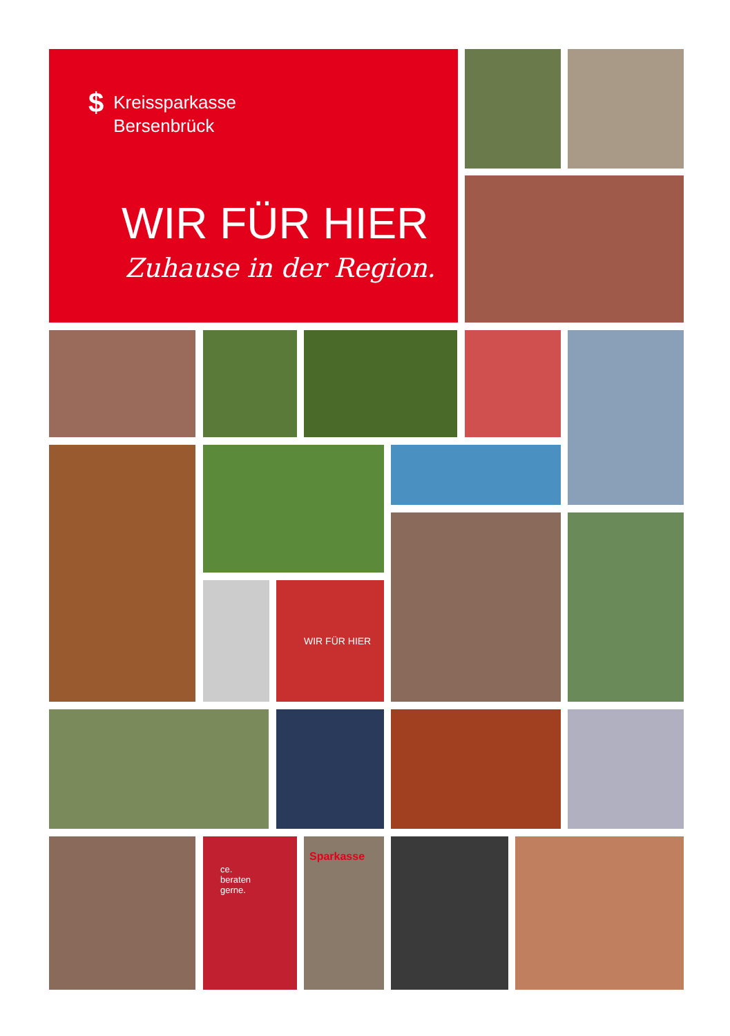$ Kreissparkasse
Bersenbrück
WIR FÜR HIER
Zuhause in der Region.
WIR FÜR HIER
ce.
beraten
gerne.
Sparkasse